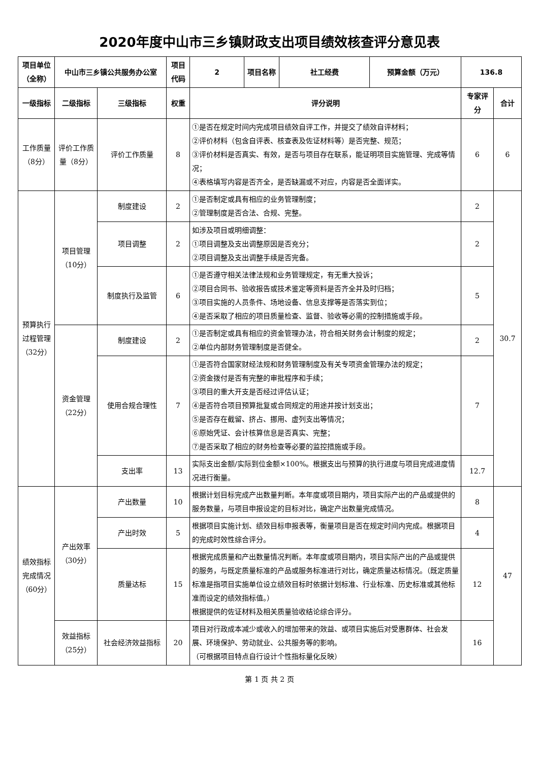2020年度中山市三乡镇财政支出项目绩效核查评分意见表
| 项目单位（全称） | 中山市三乡镇公共服务办公室 | | 项目代码 | 2 | 项目名称 | 社工经费 | 预算金额（万元） | 136.8 | |
| --- | --- | --- | --- | --- | --- | --- | --- | --- | --- |
| 一级指标 | 二级指标 | 三级指标 | 权重 | 评分说明 | | | | 专家评分 | 合计 |
| 工作质量（8分） | 评价工作质量（8分） | 评价工作质量 | 8 | ①是否在规定时间内完成项目绩效自评工作，并提交了绩效自评材料； ②评价材料（包含自评表、核查表及佐证材料等）是否完整、规范； ③评价材料是否真实、有效，是否与项目存在联系，能证明项目实施管理、完成等情况； ④表格填写内容是否齐全，是否缺漏或不对应，内容是否全面详实。 | | | | 6 | 6 |
| 预算执行过程管理（32分） | 项目管理（10分） | 制度建设 | 2 | ①是否制定或具有相应的业务管理制度； ②管理制度是否合法、合规、完整。 | | | | 2 | 30.7 |
| | | 项目调整 | 2 | 如涉及项目或明细调整： ①项目调整及支出调整原因是否充分； ②项目调整及支出调整手续是否完备。 | | | | 2 | |
| | | 制度执行及监管 | 6 | ①是否遵守相关法律法规和业务管理规定，有无重大投诉； ②项目合同书、验收报告或技术鉴定等资料是否齐全并及时归档； ③项目实施的人员条件、场地设备、信息支撑等是否落实到位； ④是否采取了相应的项目质量检查、监督、验收等必需的控制措施或手段。 | | | | 5 | |
| | 资金管理（22分） | 制度建设 | 2 | ①是否制定或具有相应的资金管理办法，符合相关财务会计制度的规定； ②单位内部财务管理制度是否健全。 | | | | 2 | |
| | | 使用合规合理性 | 7 | ①是否符合国家财经法规和财务管理制度及有关专项资金管理办法的规定； ②资金拨付是否有完整的审批程序和手续； ③项目的重大开支是否经过评估认证； ④是否符合项目预算批复或合同规定的用途并按计划支出； ⑤是否存在截留、挤占、挪用、虚列支出等情况； ⑥原始凭证、会计核算信息是否真实、完整； ⑦是否采取了相应的财务检查等必要的监控措施或手段。 | | | | 7 | |
| | | 支出率 | 13 | 实际支出金额/实际到位金额×100%。根据支出与预算的执行进度与项目完成进度情况进行衡量。 | | | | 12.7 | |
| 绩效指标完成情况（60分） | 产出效率（30分） | 产出数量 | 10 | 根据计划目标完成产出数量判断。本年度或项目期内，项目实际产出的产品或提供的服务数量，与项目申报设定的目标对比，确定产出数量完成情况。 | | | | 8 | 47 |
| | | 产出时效 | 5 | 根据项目实施计划、绩效目标申报表等，衡量项目是否在规定时间内完成。根据项目的完成时效性综合评分。 | | | | 4 | |
| | | 质量达标 | 15 | 根据完成质量和产出数量情况判断。本年度或项目期内，项目实际产出的产品或提供的服务，与既定质量标准的产品或服务标准进行对比，确定质量达标情况。（既定质量标准是指项目实施单位设立绩效目标时依据计划标准、行业标准、历史标准或其他标准而设定的绩效指标值。） 根据提供的佐证材料及相关质量验收结论综合评分。 | | | | 12 | |
| | 效益指标（25分） | 社会经济效益指标 | 20 | 项目对行政成本减少或收入的增加带来的效益、或项目实施后对受惠群体、社会发展、环境保护、劳动就业、公共服务等的影响。 （可根据项目特点自行设计个性指标量化反映） | | | | 16 | |
第 1 页 共 2 页